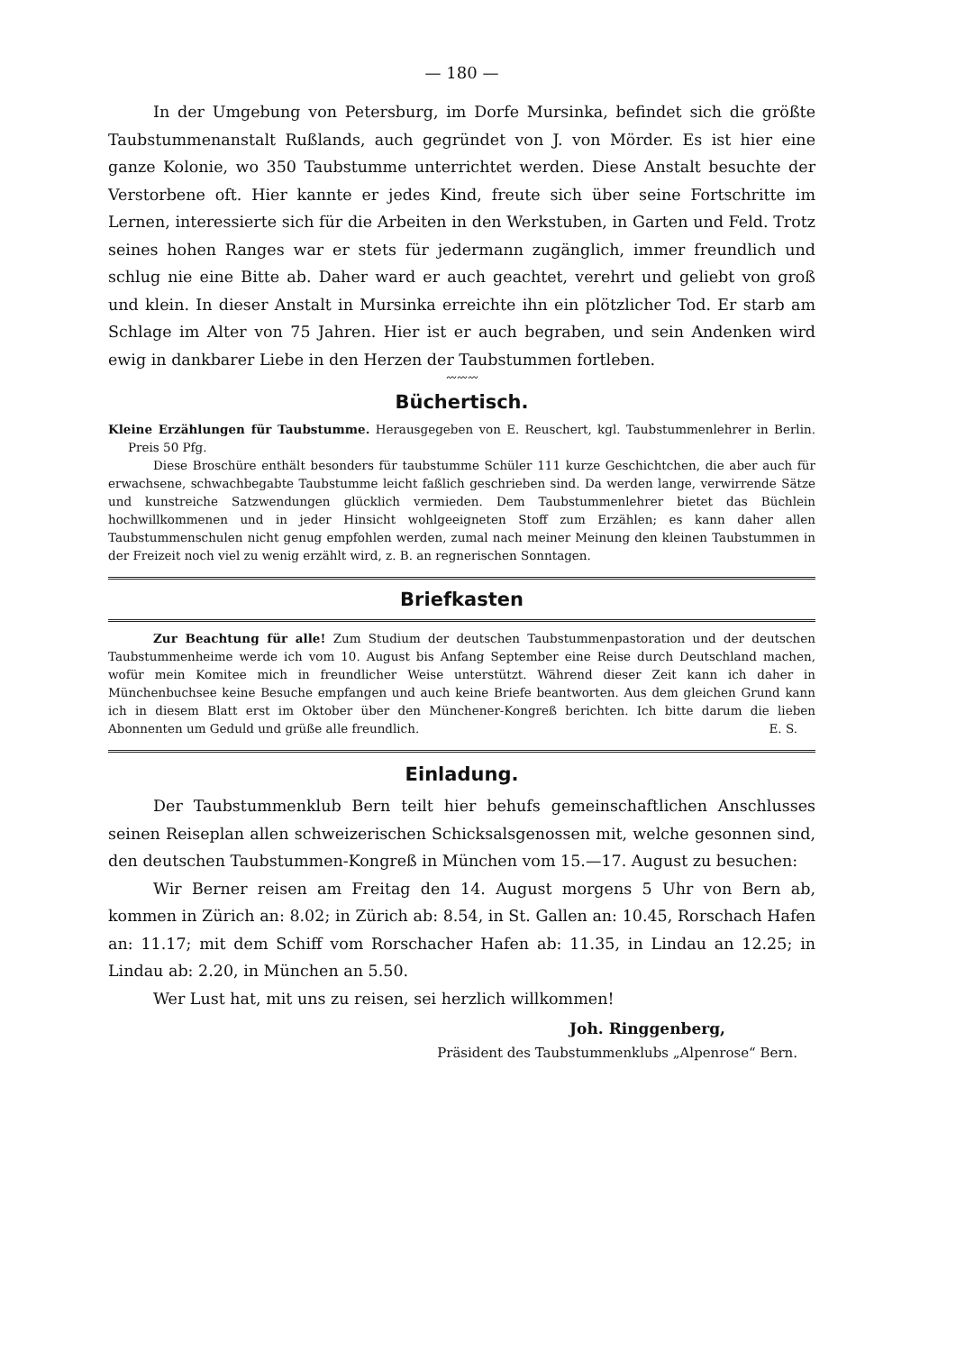— 180 —
In der Umgebung von Petersburg, im Dorfe Mursinka, befindet sich die größte Taubstummenanstalt Rußlands, auch gegründet von J. von Mörder. Es ist hier eine ganze Kolonie, wo 350 Taubstumme unterrichtet werden. Diese Anstalt besuchte der Verstorbene oft. Hier kannte er jedes Kind, freute sich über seine Fortschritte im Lernen, interessierte sich für die Arbeiten in den Werkstuben, in Garten und Feld. Trotz seines hohen Ranges war er stets für jedermann zugänglich, immer freundlich und schlug nie eine Bitte ab. Daher ward er auch geachtet, verehrt und geliebt von groß und klein. In dieser Anstalt in Mursinka erreichte ihn ein plötzlicher Tod. Er starb am Schlage im Alter von 75 Jahren. Hier ist er auch begraben, und sein Andenken wird ewig in dankbarer Liebe in den Herzen der Taubstummen fortleben.
〰〰〰
Büchertisch.
Kleine Erzählungen für Taubstumme. Herausgegeben von E. Reuschert, kgl. Taubstummenlehrer in Berlin. Preis 50 Pfg.
Diese Broschüre enthält besonders für taubstumme Schüler 111 kurze Geschichtchen, die aber auch für erwachsene, schwachbegabte Taubstumme leicht faßlich geschrieben sind. Da werden lange, verwirrende Sätze und kunstreiche Satzwendungen glücklich vermieden. Dem Taubstummenlehrer bietet das Büchlein hochwillkommenen und in jeder Hinsicht wohlgeeigneten Stoff zum Erzählen; es kann daher allen Taubstummenschulen nicht genug empfohlen werden, zumal nach meiner Meinung den kleinen Taubstummen in der Freizeit noch viel zu wenig erzählt wird, z. B. an regnerischen Sonntagen.
Briefkasten
Zur Beachtung für alle! Zum Studium der deutschen Taubstummenpastoration und der deutschen Taubstummenheime werde ich vom 10. August bis Anfang September eine Reise durch Deutschland machen, wofür mein Komitee mich in freundlicher Weise unterstützt. Während dieser Zeit kann ich daher in Münchenbuchsee keine Besuche empfangen und auch keine Briefe beantworten. Aus dem gleichen Grund kann ich in diesem Blatt erst im Oktober über den Münchener-Kongreß berichten. Ich bitte darum die lieben Abonnenten um Geduld und grüße alle freundlich. E. S.
Einladung.
Der Taubstummenklub Bern teilt hier behufs gemeinschaftlichen Anschlusses seinen Reiseplan allen schweizerischen Schicksalsgenossen mit, welche gesonnen sind, den deutschen Taubstummen-Kongreß in München vom 15.—17. August zu besuchen:
Wir Berner reisen am Freitag den 14. August morgens 5 Uhr von Bern ab, kommen in Zürich an: 8.02; in Zürich ab: 8.54, in St. Gallen an: 10.45, Rorschach Hafen an: 11.17; mit dem Schiff vom Rorschacher Hafen ab: 11.35, in Lindau an 12.25; in Lindau ab: 2.20, in München an 5.50.
Wer Lust hat, mit uns zu reisen, sei herzlich willkommen!
Joh. Ringgenberg,
Präsident des Taubstummenklubs „Alpenrose“ Bern.